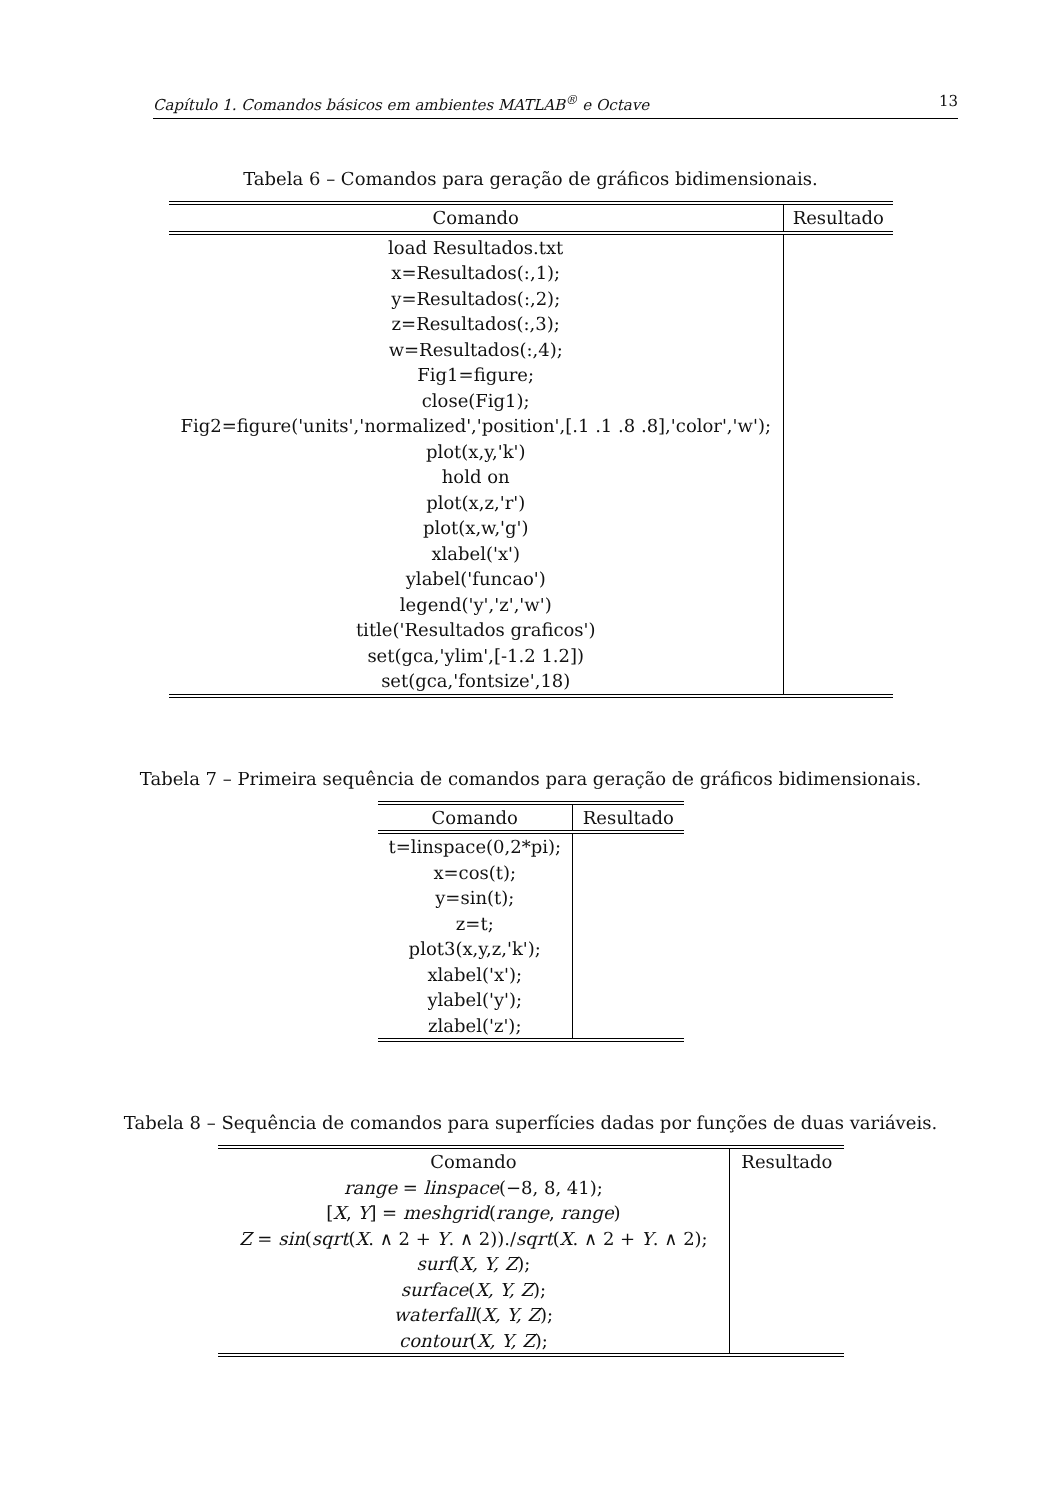Capítulo 1. Comandos básicos em ambientes MATLAB<sup>®</sup> e Octave 13
Tabela 6 – Comandos para geração de gráficos bidimensionais.
| Comando | Resultado |
| --- | --- |
| load Resultados.txt x=Resultados(:,1); y=Resultados(:,2); z=Resultados(:,3); w=Resultados(:,4); Fig1=figure; close(Fig1); Fig2=figure('units','normalized','position',[.1 .1 .8 .8],'color','w'); plot(x,y,'k') hold on plot(x,z,'r') plot(x,w,'g') xlabel('x') ylabel('funcao') legend('y','z','w') title('Resultados graficos') set(gca,'ylim',[-1.2 1.2]) set(gca,'fontsize',18) | |
Tabela 7 – Primeira sequência de comandos para geração de gráficos bidimensionais.
| Comando | Resultado |
| --- | --- |
| t=linspace(0,2*pi); x=cos(t); y=sin(t); z=t; plot3(x,y,z,'k'); xlabel('x'); ylabel('y'); zlabel('z'); | |
Tabela 8 – Sequência de comandos para superfícies dadas por funções de duas variáveis.
| Comando range = linspace (−8, 8, 41); [ X , Y ] = meshgrid ( range , range ) Z = sin ( sqrt ( X . ∧ 2 + Y . ∧ 2))./ sqrt ( X . ∧ 2 + Y . ∧ 2); surf ( X, Y, Z ); surface ( X, Y, Z ); waterfall ( X, Y, Z ); contour ( X, Y, Z ); | Resultado |